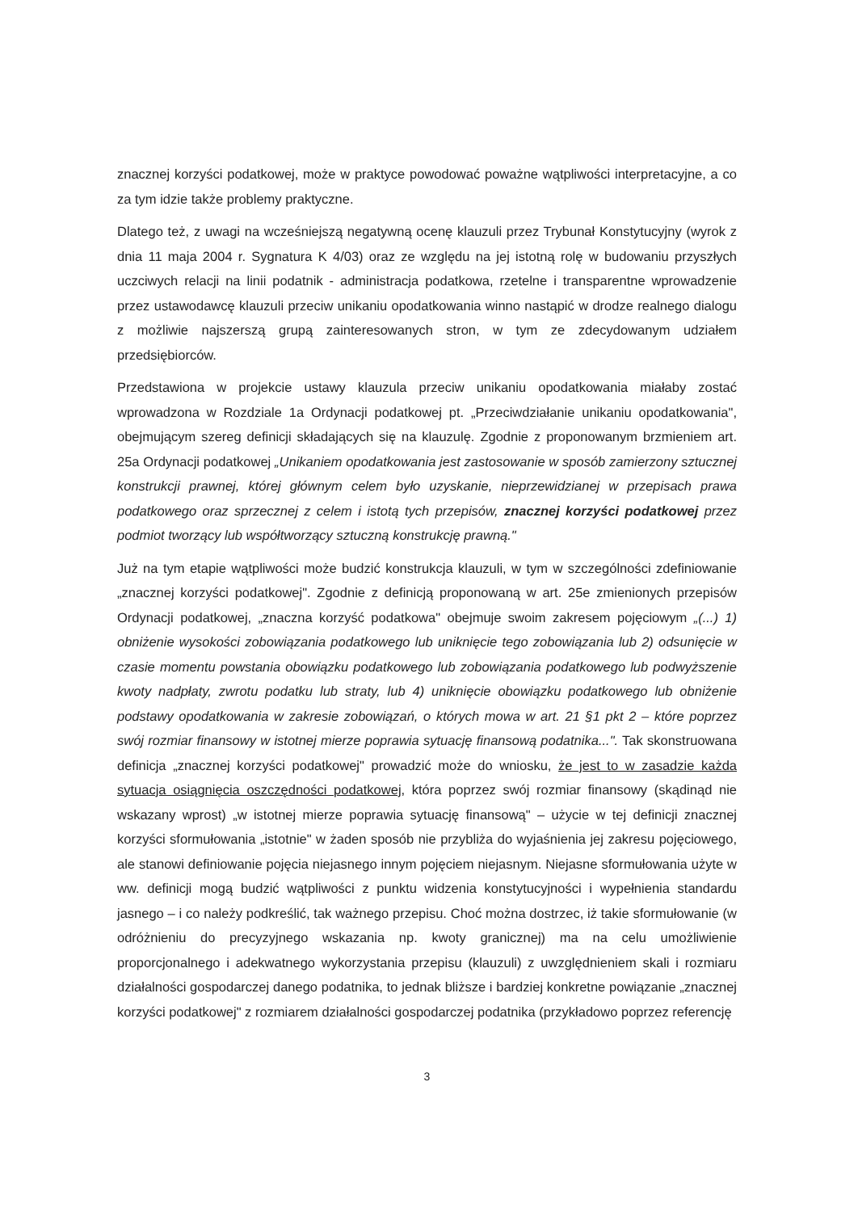znacznej korzyści podatkowej, może w praktyce powodować poważne wątpliwości interpretacyjne, a co za tym idzie także problemy praktyczne.
Dlatego też, z uwagi na wcześniejszą negatywną ocenę klauzuli przez Trybunał Konstytucyjny (wyrok z dnia 11 maja 2004 r. Sygnatura K 4/03) oraz ze względu na jej istotną rolę w budowaniu przyszłych uczciwych relacji na linii podatnik - administracja podatkowa, rzetelne i transparentne wprowadzenie przez ustawodawcę klauzuli przeciw unikaniu opodatkowania winno nastąpić w drodze realnego dialogu z możliwie najszerszą grupą zainteresowanych stron, w tym ze zdecydowanym udziałem przedsiębiorców.
Przedstawiona w projekcie ustawy klauzula przeciw unikaniu opodatkowania miałaby zostać wprowadzona w Rozdziale 1a Ordynacji podatkowej pt. „Przeciwdziałanie unikaniu opodatkowania", obejmującym szereg definicji składających się na klauzulę. Zgodnie z proponowanym brzmieniem art. 25a Ordynacji podatkowej „Unikaniem opodatkowania jest zastosowanie w sposób zamierzony sztucznej konstrukcji prawnej, której głównym celem było uzyskanie, nieprzewidzianej w przepisach prawa podatkowego oraz sprzecznej z celem i istotą tych przepisów, znacznej korzyści podatkowej przez podmiot tworzący lub współtworzący sztuczną konstrukcję prawną."
Już na tym etapie wątpliwości może budzić konstrukcja klauzuli, w tym w szczególności zdefiniowanie „znacznej korzyści podatkowej". Zgodnie z definicją proponowaną w art. 25e zmienionych przepisów Ordynacji podatkowej, „znaczna korzyść podatkowa" obejmuje swoim zakresem pojęciowym „(...) 1) obniżenie wysokości zobowiązania podatkowego lub uniknięcie tego zobowiązania lub 2) odsunięcie w czasie momentu powstania obowiązku podatkowego lub zobowiązania podatkowego lub podwyższenie kwoty nadpłaty, zwrotu podatku lub straty, lub 4) uniknięcie obowiązku podatkowego lub obniżenie podstawy opodatkowania w zakresie zobowiązań, o których mowa w art. 21 §1 pkt 2 – które poprzez swój rozmiar finansowy w istotnej mierze poprawia sytuację finansową podatnika...". Tak skonstruowana definicja „znacznej korzyści podatkowej" prowadzić może do wniosku, że jest to w zasadzie każda sytuacja osiągnięcia oszczędności podatkowej, która poprzez swój rozmiar finansowy (skądinąd nie wskazany wprost) „w istotnej mierze poprawia sytuację finansową" – użycie w tej definicji znacznej korzyści sformułowania „istotnie" w żaden sposób nie przybliża do wyjaśnienia jej zakresu pojęciowego, ale stanowi definiowanie pojęcia niejasnego innym pojęciem niejasnym. Niejasne sformułowania użyte w ww. definicji mogą budzić wątpliwości z punktu widzenia konstytucyjności i wypełnienia standardu jasnego – i co należy podkreślić, tak ważnego przepisu. Choć można dostrzec, iż takie sformułowanie (w odróżnieniu do precyzyjnego wskazania np. kwoty granicznej) ma na celu umożliwienie proporcjonalnego i adekwatnego wykorzystania przepisu (klauzuli) z uwzględnieniem skali i rozmiaru działalności gospodarczej danego podatnika, to jednak bliższe i bardziej konkretne powiązanie „znacznej korzyści podatkowej" z rozmiarem działalności gospodarczej podatnika (przykładowo poprzez referencję
3